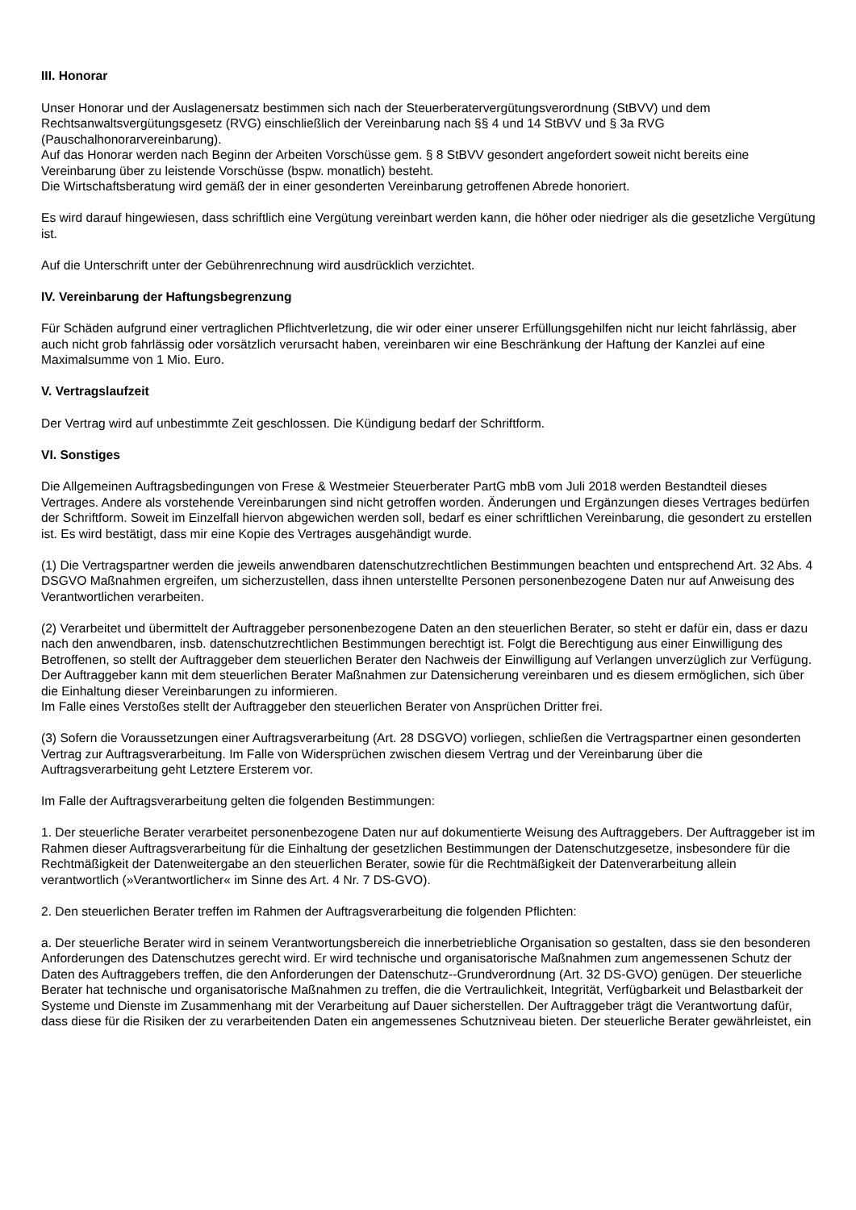III. Honorar
Unser Honorar und der Auslagenersatz bestimmen sich nach der Steuerberatervergütungsverordnung (StBVV) und dem Rechtsanwaltsvergütungsgesetz (RVG) einschließlich der Vereinbarung nach §§ 4 und 14 StBVV und § 3a RVG (Pauschalhonorarvereinbarung).
Auf das Honorar werden nach Beginn der Arbeiten Vorschüsse gem. § 8 StBVV gesondert angefordert soweit nicht bereits eine Vereinbarung über zu leistende Vorschüsse (bspw. monatlich) besteht.
Die Wirtschaftsberatung wird gemäß der in einer gesonderten Vereinbarung getroffenen Abrede honoriert.
Es wird darauf hingewiesen, dass schriftlich eine Vergütung vereinbart werden kann, die höher oder niedriger als die gesetzliche Vergütung ist.
Auf die Unterschrift unter der Gebührenrechnung wird ausdrücklich verzichtet.
IV. Vereinbarung der Haftungsbegrenzung
Für Schäden aufgrund einer vertraglichen Pflichtverletzung, die wir oder einer unserer Erfüllungsgehilfen nicht nur leicht fahrlässig, aber auch nicht grob fahrlässig oder vorsätzlich verursacht haben, vereinbaren wir eine Beschränkung der Haftung der Kanzlei auf eine Maximalsumme von 1 Mio. Euro.
V. Vertragslaufzeit
Der Vertrag wird auf unbestimmte Zeit geschlossen. Die Kündigung bedarf der Schriftform.
VI. Sonstiges
Die Allgemeinen Auftragsbedingungen von Frese & Westmeier Steuerberater PartG mbB vom Juli 2018 werden Bestandteil dieses Vertrages. Andere als vorstehende Vereinbarungen sind nicht getroffen worden. Änderungen und Ergänzungen dieses Vertrages bedürfen der Schriftform. Soweit im Einzelfall hiervon abgewichen werden soll, bedarf es einer schriftlichen Vereinbarung, die gesondert zu erstellen ist. Es wird bestätigt, dass mir eine Kopie des Vertrages ausgehändigt wurde.
(1) Die Vertragspartner werden die jeweils anwendbaren datenschutzrechtlichen Bestimmungen beachten und entsprechend Art. 32 Abs. 4 DSGVO Maßnahmen ergreifen, um sicherzustellen, dass ihnen unterstellte Personen personenbezogene Daten nur auf Anweisung des Verantwortlichen verarbeiten.
(2) Verarbeitet und übermittelt der Auftraggeber personenbezogene Daten an den steuerlichen Berater, so steht er dafür ein, dass er dazu nach den anwendbaren, insb. datenschutzrechtlichen Bestimmungen berechtigt ist. Folgt die Berechtigung aus einer Einwilligung des Betroffenen, so stellt der Auftraggeber dem steuerlichen Berater den Nachweis der Einwilligung auf Verlangen unverzüglich zur Verfügung. Der Auftraggeber kann mit dem steuerlichen Berater Maßnahmen zur Datensicherung vereinbaren und es diesem ermöglichen, sich über die Einhaltung dieser Vereinbarungen zu informieren.
Im Falle eines Verstoßes stellt der Auftraggeber den steuerlichen Berater von Ansprüchen Dritter frei.
(3) Sofern die Voraussetzungen einer Auftragsverarbeitung (Art. 28 DSGVO) vorliegen, schließen die Vertragspartner einen gesonderten Vertrag zur Auftragsverarbeitung. Im Falle von Widersprüchen zwischen diesem Vertrag und der Vereinbarung über die Auftragsverarbeitung geht Letztere Ersterem vor.
Im Falle der Auftragsverarbeitung gelten die folgenden Bestimmungen:
1. Der steuerliche Berater verarbeitet personenbezogene Daten nur auf dokumentierte Weisung des Auftraggebers. Der Auftraggeber ist im Rahmen dieser Auftragsverarbeitung für die Einhaltung der gesetzlichen Bestimmungen der Datenschutzgesetze, insbesondere für die Rechtmäßigkeit der Datenweitergabe an den steuerlichen Berater, sowie für die Rechtmäßigkeit der Datenverarbeitung allein verantwortlich (»Verantwortlicher« im Sinne des Art. 4 Nr. 7 DS-GVO).
2. Den steuerlichen Berater treffen im Rahmen der Auftragsverarbeitung die folgenden Pflichten:
a. Der steuerliche Berater wird in seinem Verantwortungsbereich die innerbetriebliche Organisation so gestalten, dass sie den besonderen Anforderungen des Datenschutzes gerecht wird. Er wird technische und organisatorische Maßnahmen zum angemessenen Schutz der Daten des Auftraggebers treffen, die den Anforderungen der Datenschutz--Grundverordnung (Art. 32 DS-GVO) genügen. Der steuerliche Berater hat technische und organisatorische Maßnahmen zu treffen, die die Vertraulichkeit, Integrität, Verfügbarkeit und Belastbarkeit der Systeme und Dienste im Zusammenhang mit der Verarbeitung auf Dauer sicherstellen. Der Auftraggeber trägt die Verantwortung dafür, dass diese für die Risiken der zu verarbeitenden Daten ein angemessenes Schutzniveau bieten. Der steuerliche Berater gewährleistet, ein